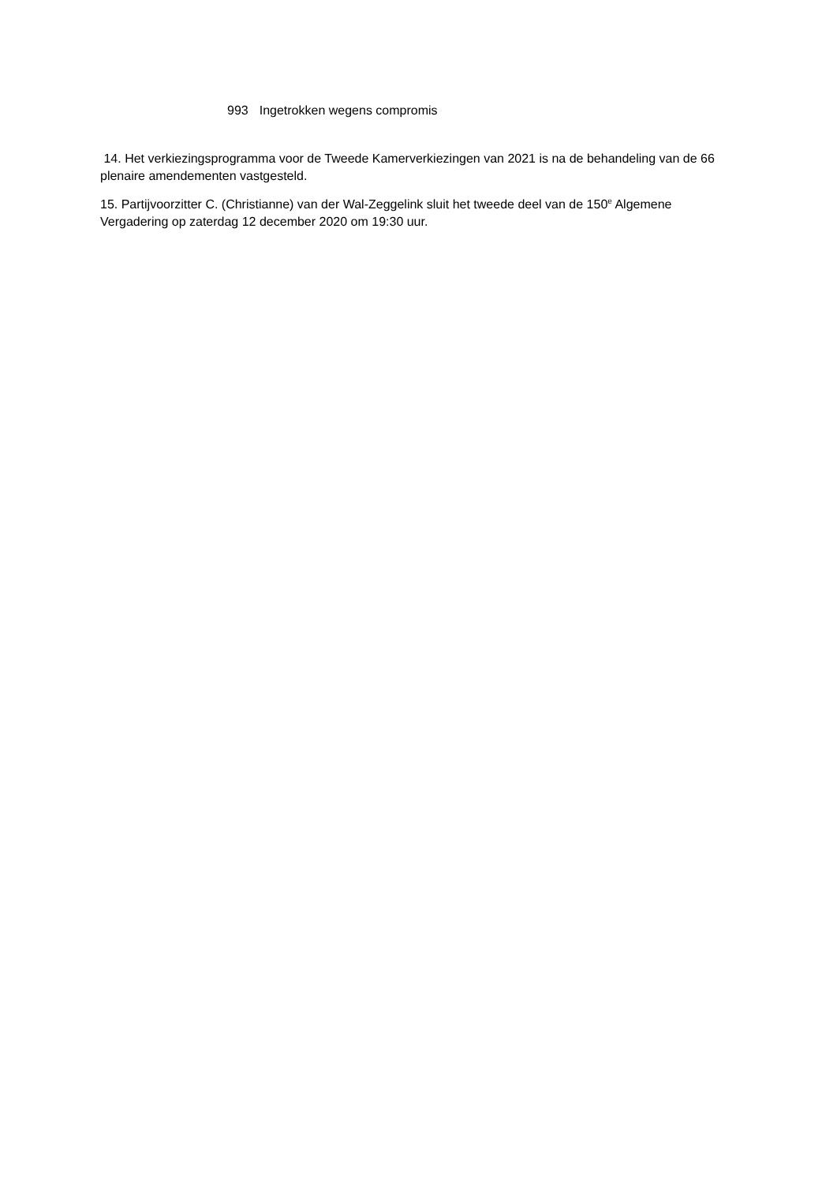993 Ingetrokken wegens compromis
14. Het verkiezingsprogramma voor de Tweede Kamerverkiezingen van 2021 is na de behandeling van de 66 plenaire amendementen vastgesteld.
15. Partijvoorzitter C. (Christianne) van der Wal-Zeggelink sluit het tweede deel van de 150<sup>e</sup> Algemene Vergadering op zaterdag 12 december 2020 om 19:30 uur.